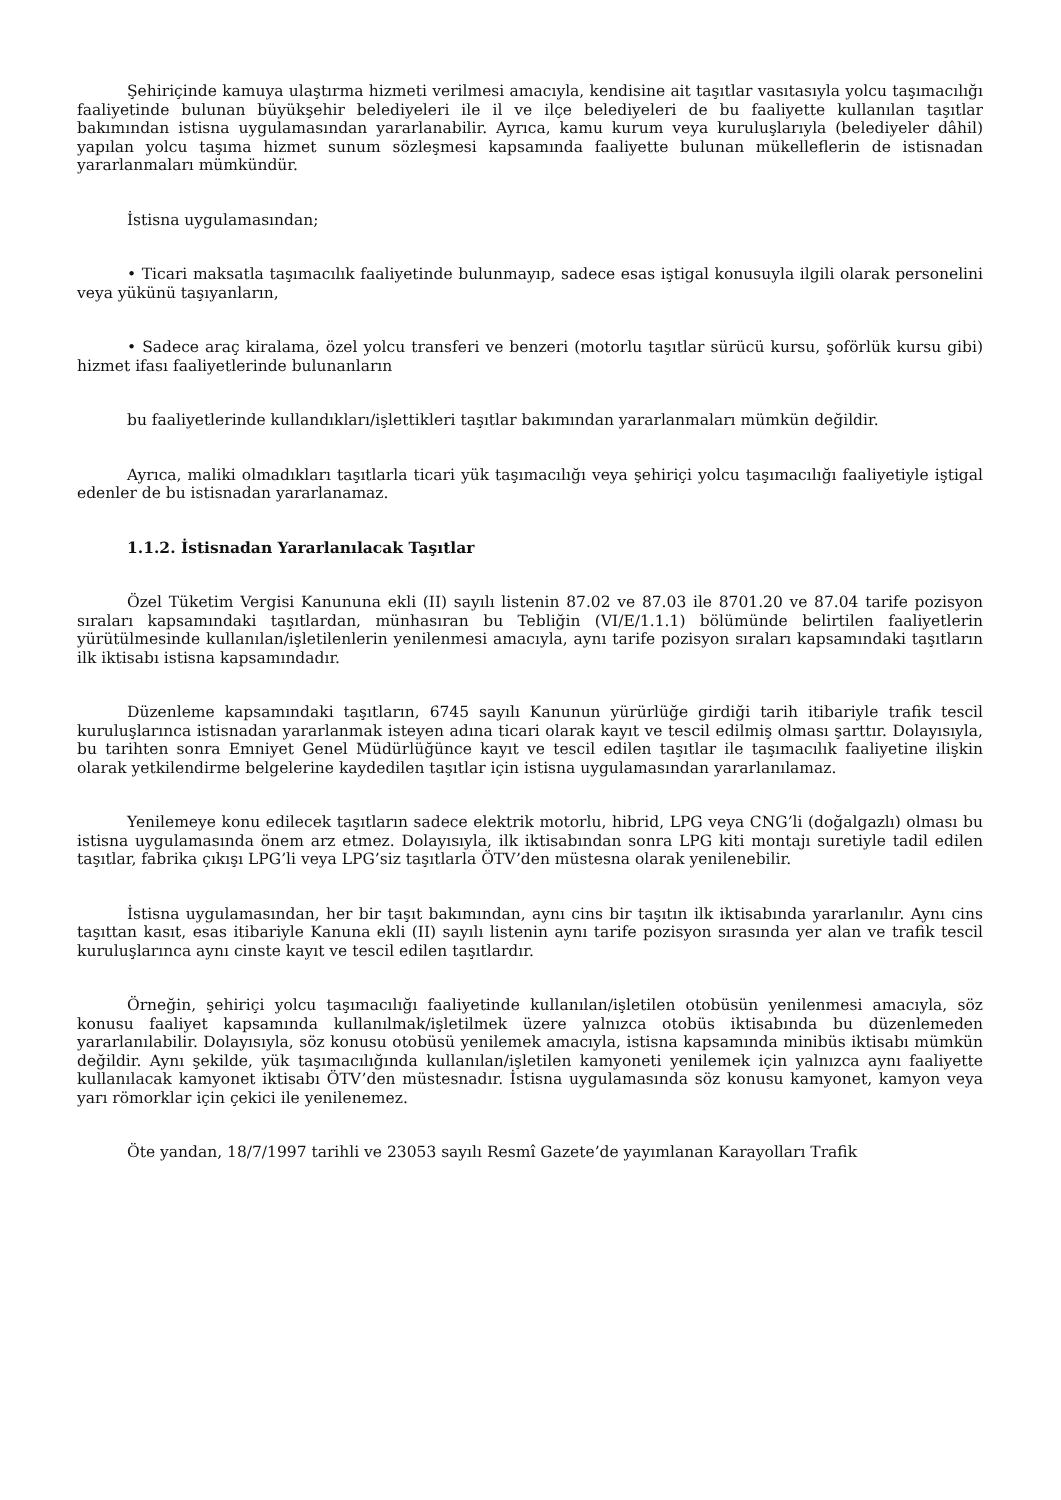Şehiriçinde kamuya ulaştırma hizmeti verilmesi amacıyla, kendisine ait taşıtlar vasıtasıyla yolcu taşımacılığı faaliyetinde bulunan büyükşehir belediyeleri ile il ve ilçe belediyeleri de bu faaliyette kullanılan taşıtlar bakımından istisna uygulamasından yararlanabilir. Ayrıca, kamu kurum veya kuruluşlarıyla (belediyeler dâhil) yapılan yolcu taşıma hizmet sunum sözleşmesi kapsamında faaliyette bulunan mükelleflerin de istisnadan yararlanmaları mümkündür.
İstisna uygulamasından;
• Ticari maksatla taşımacılık faaliyetinde bulunmayıp, sadece esas iştigal konusuyla ilgili olarak personelini veya yükünü taşıyanların,
• Sadece araç kiralama, özel yolcu transferi ve benzeri (motorlu taşıtlar sürücü kursu, şoförlük kursu gibi) hizmet ifası faaliyetlerinde bulunanların
bu faaliyetlerinde kullandıkları/işlettikleri taşıtlar bakımından yararlanmaları mümkün değildir.
Ayrıca, maliki olmadıkları taşıtlarla ticari yük taşımacılığı veya şehiriçi yolcu taşımacılığı faaliyetiyle iştigal edenler de bu istisnadan yararlanamaz.
1.1.2. İstisnadan Yararlanılacak Taşıtlar
Özel Tüketim Vergisi Kanununa ekli (II) sayılı listenin 87.02 ve 87.03 ile 8701.20 ve 87.04 tarife pozisyon sıraları kapsamındaki taşıtlardan, münhasıran bu Tebliğin (VI/E/1.1.1) bölümünde belirtilen faaliyetlerin yürütülmesinde kullanılan/işletilenlerin yenilenmesi amacıyla, aynı tarife pozisyon sıraları kapsamındaki taşıtların ilk iktisabı istisna kapsamındadır.
Düzenleme kapsamındaki taşıtların, 6745 sayılı Kanunun yürürlüğe girdiği tarih itibariyle trafik tescil kuruluşlarınca istisnadan yararlanmak isteyen adına ticari olarak kayıt ve tescil edilmiş olması şarttır. Dolayısıyla, bu tarihten sonra Emniyet Genel Müdürlüğünce kayıt ve tescil edilen taşıtlar ile taşımacılık faaliyetine ilişkin olarak yetkilendirme belgelerine kaydedilen taşıtlar için istisna uygulamasından yararlanılamaz.
Yenilemeye konu edilecek taşıtların sadece elektrik motorlu, hibrid, LPG veya CNG’li (doğalgazlı) olması bu istisna uygulamasında önem arz etmez. Dolayısıyla, ilk iktisabından sonra LPG kiti montajı suretiyle tadil edilen taşıtlar, fabrika çıkışı LPG’li veya LPG’siz taşıtlarla ÖTV’den müstesna olarak yenilenebilir.
İstisna uygulamasından, her bir taşıt bakımından, aynı cins bir taşıtın ilk iktisabında yararlanılır. Aynı cins taşıttan kasıt, esas itibariyle Kanuna ekli (II) sayılı listenin aynı tarife pozisyon sırasında yer alan ve trafik tescil kuruluşlarınca aynı cinste kayıt ve tescil edilen taşıtlardır.
Örneğin, şehiriçi yolcu taşımacılığı faaliyetinde kullanılan/işletilen otobüsün yenilenmesi amacıyla, söz konusu faaliyet kapsamında kullanılmak/işletilmek üzere yalnızca otobüs iktisabında bu düzenlemeden yararlanılabilir. Dolayısıyla, söz konusu otobüsü yenilemek amacıyla, istisna kapsamında minibüs iktisabı mümkün değildir. Aynı şekilde, yük taşımacılığında kullanılan/işletilen kamyoneti yenilemek için yalnızca aynı faaliyette kullanılacak kamyonet iktisabı ÖTV’den müstesnadır. İstisna uygulamasında söz konusu kamyonet, kamyon veya yarı römorklar için çekici ile yenilenemez.
Öte yandan, 18/7/1997 tarihli ve 23053 sayılı Resmî Gazete’de yayımlanan Karayolları Trafik